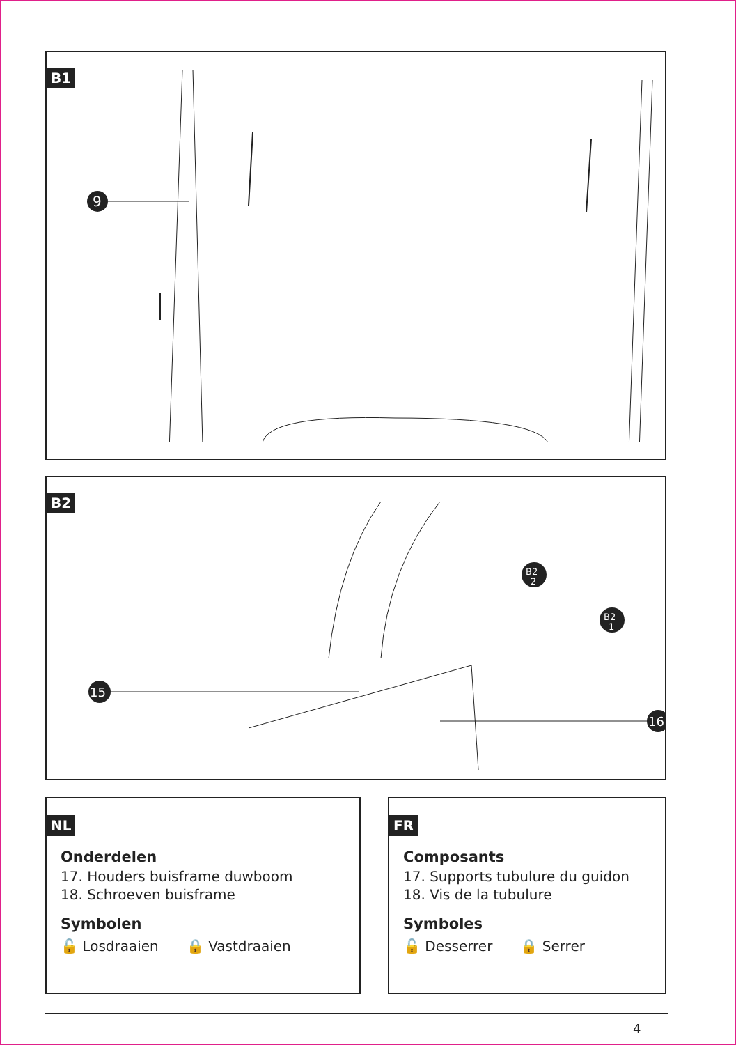B1
9
B2
15
16
B2
2
B2
1
NL
Onderdelen
17. Houders buisframe duwboom
18. Schroeven buisframe
Symbolen
🔓 Losdraaien 🔒 Vastdraaien
FR
Composants
17. Supports tubulure du guidon
18. Vis de la tubulure
Symboles
🔓 Desserrer 🔒 Serrer
4